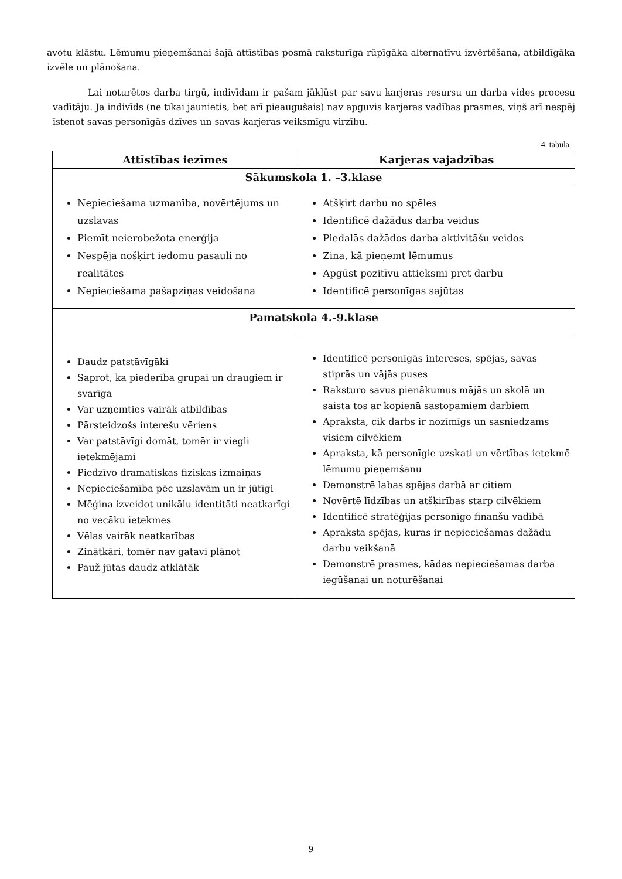avotu klāstu. Lēmumu pieņemšanai šajā attīstības posmā raksturīga rūpīgāka alternatīvu izvērtēšana, atbildīgāka izvēle un plānošana.
Lai noturētos darba tirgū, indivīdam ir pašam jākļūst par savu karjeras resursu un darba vides procesu vadītāju. Ja indivīds (ne tikai jaunietis, bet arī pieaugušais) nav apguvis karjeras vadības prasmes, viņš arī nespēj īstenot savas personīgās dzīves un savas karjeras veiksmīgu virzību.
4. tabula
| Attīstības iezīmes | Karjeras vajadzības |
| --- | --- |
| Sākumskola 1. –3.klase | |
| Nepieciešama uzmanība, novērtējums un uzslavas Piemīt neierobežota enerģija Nespēja nošķirt iedomu pasauli no realitātes Nepieciešama pašapziņas veidošana | Atšķirt darbu no spēles Identificē dažādus darba veidus Piedalās dažādos darba aktivitāšu veidos Zina, kā pieņemt lēmumus Apgūst pozitīvu attieksmi pret darbu Identificē personīgas sajūtas |
| Pamatskola 4.-9.klase | |
| Daudz patstāvīgāki Saprot, ka piederība grupai un draugiem ir svarīga Var uzņemties vairāk atbildības Pārsteidzošs interešu vēriens Var patstāvīgi domāt, tomēr ir viegli ietekmējami Piedzīvo dramatiskas fiziskas izmaiņas Nepieciešamība pēc uzslavām un ir jūtīgi Mēģina izveidot unikālu identitāti neatkarīgi no vecāku ietekmes Vēlas vairāk neatkarības Zinātkāri, tomēr nav gatavi plānot Pauž jūtas daudz atklātāk | Identificē personīgās intereses, spējas, savas stiprās un vājās puses Raksturo savus pienākumus mājās un skolā un saista tos ar kopienā sastopamiem darbiem Apraksta, cik darbs ir nozīmīgs un sasniedzams visiem cilvēkiem Apraksta, kā personīgie uzskati un vērtības ietekmē lēmumu pieņemšanu Demonstrē labas spējas darbā ar citiem Novērtē līdzības un atšķirības starp cilvēkiem Identificē stratēģijas personīgo finanšu vadībā Apraksta spējas, kuras ir nepieciešamas dažādu darbu veikšanā Demonstrē prasmes, kādas nepieciešamas darba iegūšanai un noturēšanai |
9